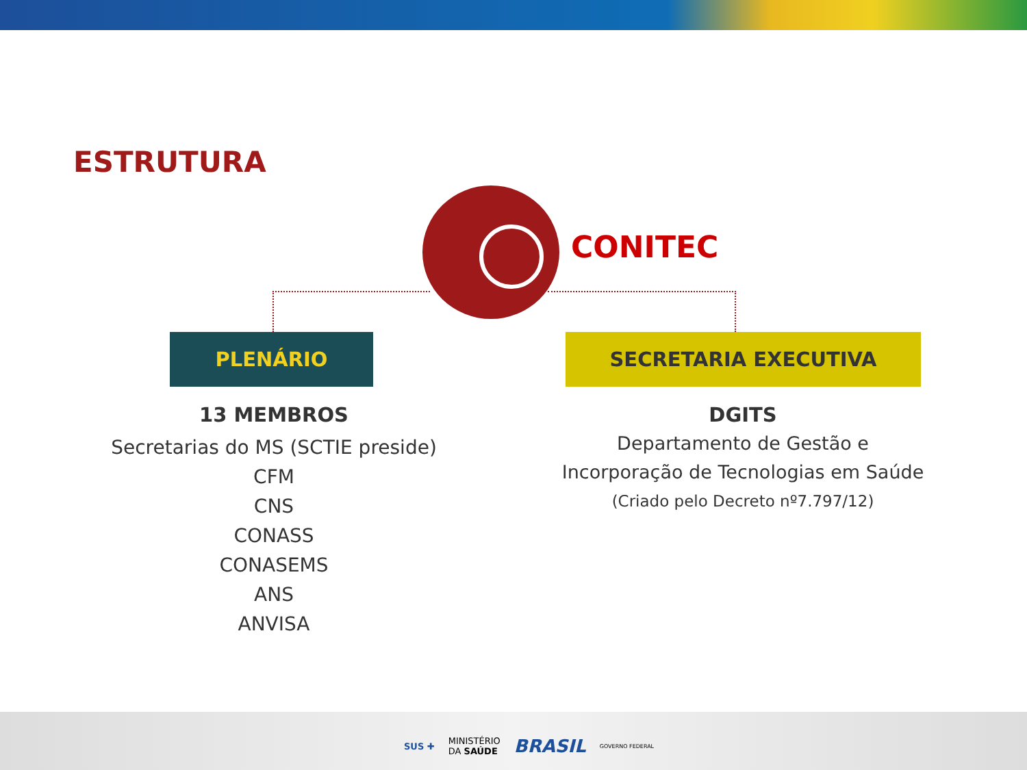ESTRUTURA
CONITEC
PLENÁRIO SECRETARIA EXECUTIVA
13 MEMBROS
Secretarias do MS (SCTIE preside)
CFM
CNS
CONASS
CONASEMS
ANS
ANVISA
DGITS
Departamento de Gestão e
Incorporação de Tecnologias em Saúde
(Criado pelo Decreto nº7.797/12)
SUS ✚ MINISTÉRIO
DA SAÚDE BRASIL GOVERNO FEDERAL